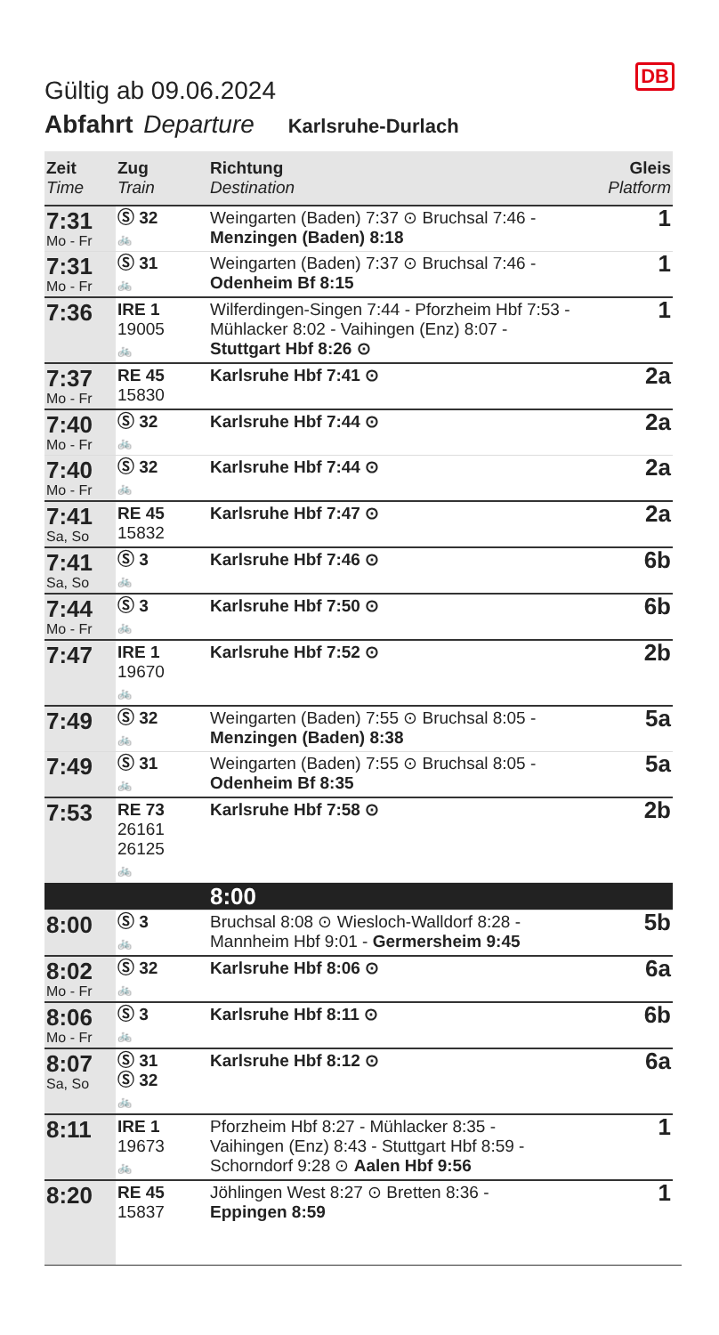DB
Gültig ab 09.06.2024
Abfahrt Departure Karlsruhe-Durlach
| Zeit Time | Zug Train | Richtung Destination | Gleis Platform |
| --- | --- | --- | --- |
| 7:31 Mo - Fr | Ⓢ 32 🚲 | Weingarten (Baden) 7:37 ⊙ Bruchsal 7:46 - Menzingen (Baden) 8:18 | 1 |
| 7:31 Mo - Fr | Ⓢ 31 🚲 | Weingarten (Baden) 7:37 ⊙ Bruchsal 7:46 - Odenheim Bf 8:15 | 1 |
| 7:36 | IRE 1 19005 🚲 | Wilferdingen-Singen 7:44 - Pforzheim Hbf 7:53 - Mühlacker 8:02 - Vaihingen (Enz) 8:07 - Stuttgart Hbf 8:26 ⊙ | 1 |
| 7:37 Mo - Fr | RE 45 15830 | Karlsruhe Hbf 7:41 ⊙ | 2a |
| 7:40 Mo - Fr | Ⓢ 32 🚲 | Karlsruhe Hbf 7:44 ⊙ | 2a |
| 7:40 Mo - Fr | Ⓢ 32 🚲 | Karlsruhe Hbf 7:44 ⊙ | 2a |
| 7:41 Sa, So | RE 45 15832 | Karlsruhe Hbf 7:47 ⊙ | 2a |
| 7:41 Sa, So | Ⓢ 3 🚲 | Karlsruhe Hbf 7:46 ⊙ | 6b |
| 7:44 Mo - Fr | Ⓢ 3 🚲 | Karlsruhe Hbf 7:50 ⊙ | 6b |
| 7:47 | IRE 1 19670 🚲 | Karlsruhe Hbf 7:52 ⊙ | 2b |
| 7:49 | Ⓢ 32 🚲 | Weingarten (Baden) 7:55 ⊙ Bruchsal 8:05 - Menzingen (Baden) 8:38 | 5a |
| 7:49 | Ⓢ 31 🚲 | Weingarten (Baden) 7:55 ⊙ Bruchsal 8:05 - Odenheim Bf 8:35 | 5a |
| 7:53 | RE 73 26161 26125 🚲 | Karlsruhe Hbf 7:58 ⊙ | 2b |
| | | 8:00 | |
| 8:00 | Ⓢ 3 🚲 | Bruchsal 8:08 ⊙ Wiesloch-Walldorf 8:28 - Mannheim Hbf 9:01 - Germersheim 9:45 | 5b |
| 8:02 Mo - Fr | Ⓢ 32 🚲 | Karlsruhe Hbf 8:06 ⊙ | 6a |
| 8:06 Mo - Fr | Ⓢ 3 🚲 | Karlsruhe Hbf 8:11 ⊙ | 6b |
| 8:07 Sa, So | Ⓢ 31 Ⓢ 32 🚲 | Karlsruhe Hbf 8:12 ⊙ | 6a |
| 8:11 | IRE 1 19673 🚲 | Pforzheim Hbf 8:27 - Mühlacker 8:35 - Vaihingen (Enz) 8:43 - Stuttgart Hbf 8:59 - Schorndorf 9:28 ⊙ Aalen Hbf 9:56 | 1 |
| 8:20 | RE 45 15837 | Jöhlingen West 8:27 ⊙ Bretten 8:36 - Eppingen 8:59 | 1 |